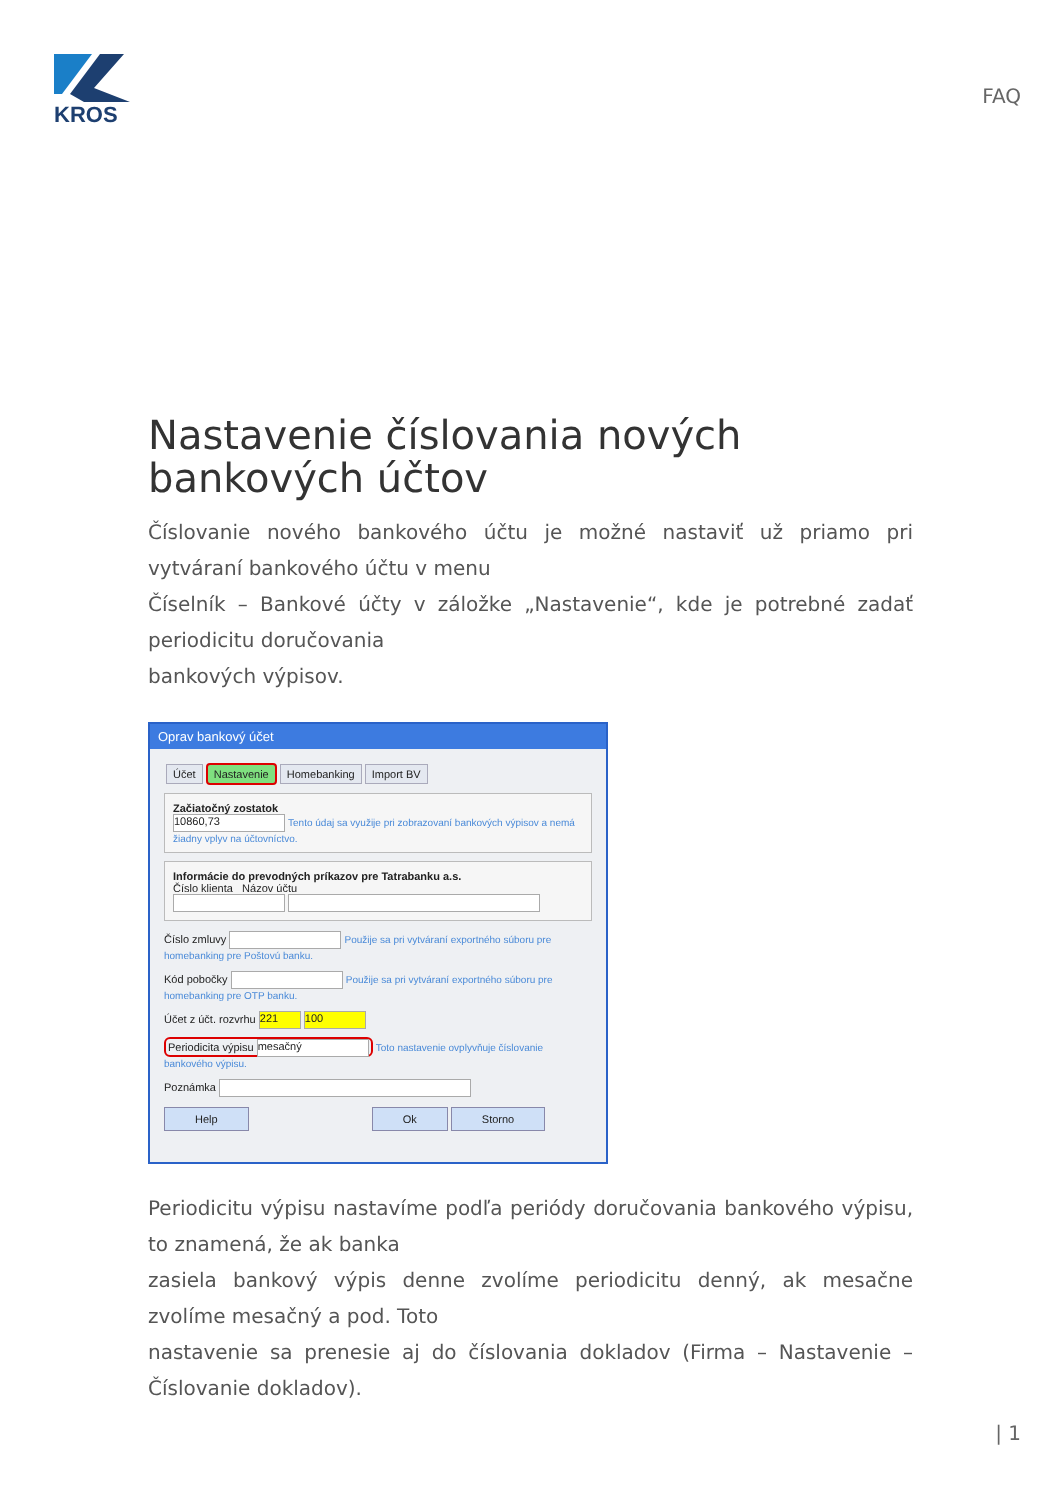KROS
FAQ
Nastavenie číslovania nových bankových účtov
Číslovanie nového bankového účtu je možné nastaviť už priamo pri vytváraní bankového účtu v menu
Číselník – Bankové účty v záložke „Nastavenie“, kde je potrebné zadať periodicitu doručovania
bankových výpisov.
Oprav bankový účet
Účet Nastavenie Homebanking Import BV
Začiatočný zostatok
10860,73 Tento údaj sa využije pri zobrazovaní bankových výpisov a nemá žiadny vplyv na účtovníctvo.
Informácie do prevodných príkazov pre Tatrabanku a.s.
Číslo klienta Názov účtu
Číslo zmluvy Použije sa pri vytváraní exportného súboru pre homebanking pre Poštovú banku.
Kód pobočky Použije sa pri vytváraní exportného súboru pre homebanking pre OTP banku.
Účet z účt. rozvrhu 221 100
Periodicita výpisu mesačný Toto nastavenie ovplyvňuje číslovanie bankového výpisu.
Poznámka
Help Ok Storno
Periodicitu výpisu nastavíme podľa periódy doručovania bankového výpisu, to znamená, že ak banka
zasiela bankový výpis denne zvolíme periodicitu denný, ak mesačne zvolíme mesačný a pod. Toto
nastavenie sa prenesie aj do číslovania dokladov (Firma – Nastavenie – Číslovanie dokladov).
| 1